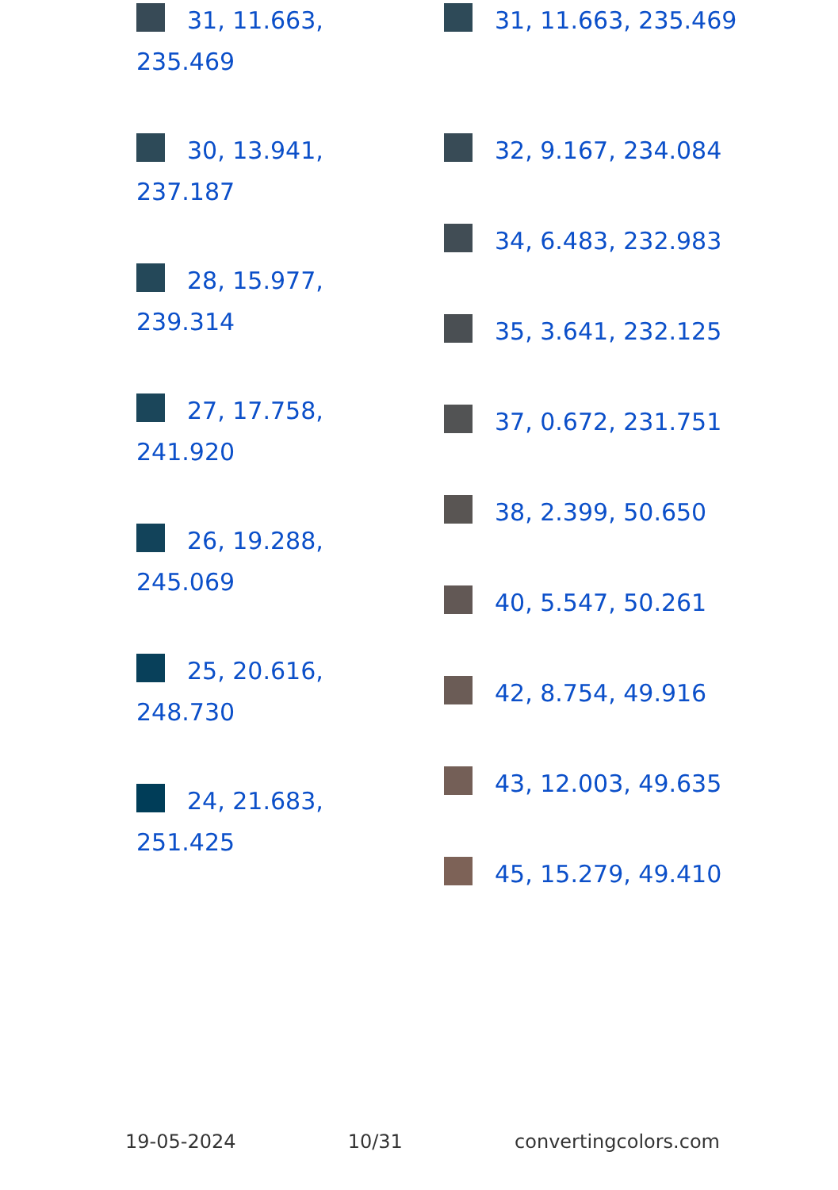31, 11.663, 235.469
30, 13.941, 237.187
28, 15.977, 239.314
27, 17.758, 241.920
26, 19.288, 245.069
25, 20.616, 248.730
24, 21.683, 251.425
31, 11.663, 235.469
32, 9.167, 234.084
34, 6.483, 232.983
35, 3.641, 232.125
37, 0.672, 231.751
38, 2.399, 50.650
40, 5.547, 50.261
42, 8.754, 49.916
43, 12.003, 49.635
45, 15.279, 49.410
19-05-2024 10/31 convertingcolors.com